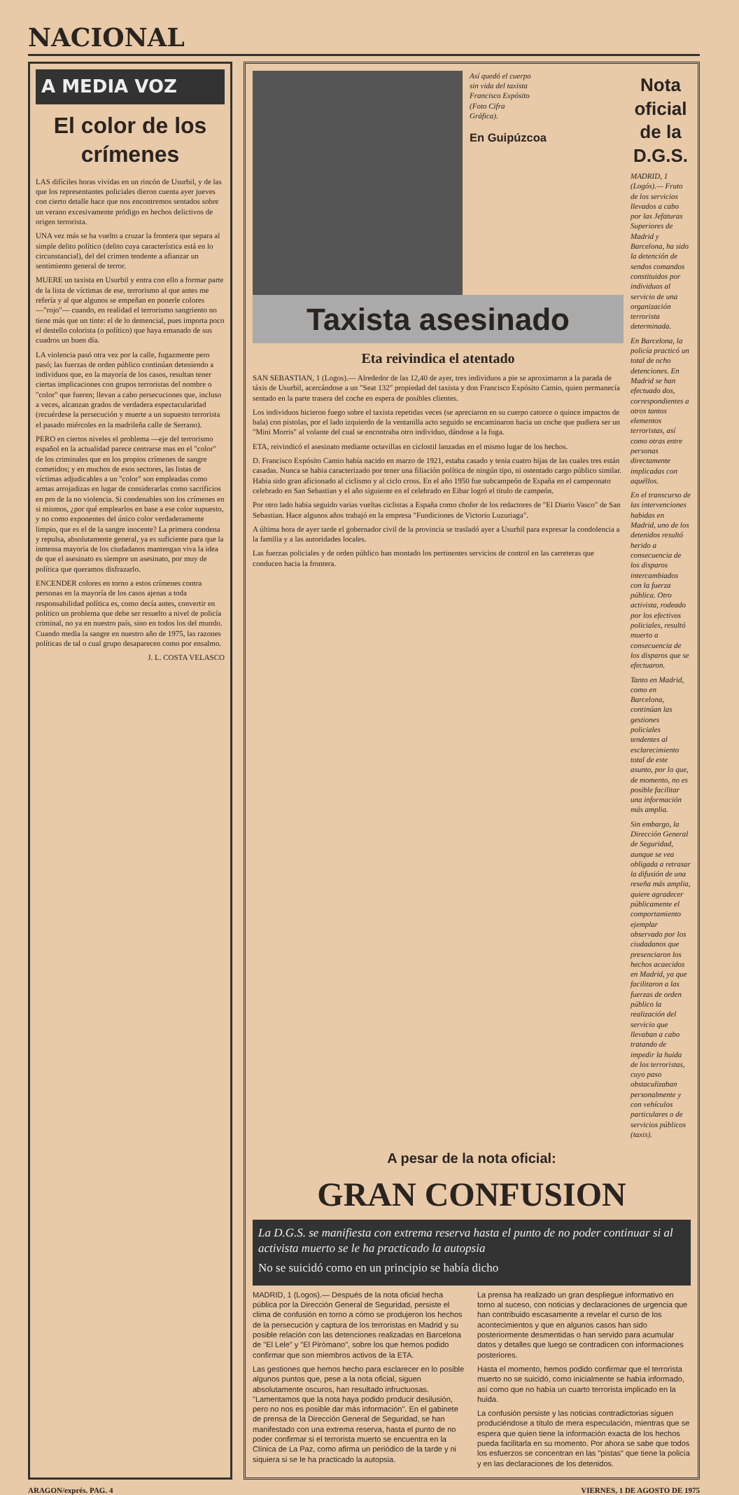NACIONAL
A MEDIA VOZ
El color de los crímenes
LAS difíciles horas vividas en un rincón de Usurbil, y de las que los representantes policiales dieron cuenta ayer jueves con cierto detalle hace que nos encontremos sentados sobre un verano excesivamente pródigo en hechos delictivos de origen terrorista.
UNA vez más se ha vuelto a cruzar la frontera que separa al simple delito político (delito cuya característica está en lo circunstancial), del del crimen tendente a afianzar un sentimiento general de terror.
MUERE un taxista en Usurbil y entra con ello a formar parte de la lista de víctimas de ese, terrorismo al que antes me refería y al que algunos se empeñan en ponerle colores —"rojo"— cuando, en realidad el terrorismo sangriento no tiene más que un tinte: el de lo demencial, pues importa poco el destello colorista (o político) que haya emanado de sus cuadros un buen día.
LA violencia pasó otra vez por la calle, fugazmente pero pasó; las fuerzas de orden público continúan deteniendo a individuos que, en la mayoría de los casos, resultan tener ciertas implicaciones con grupos terroristas del nombre o "color" que fueren; llevan a cabo persecuciones que, incluso a veces, alcanzan grados de verdadera espectacularidad (recuérdese la persecución y muerte a un supuesto terrorista el pasado miércoles en la madrileña calle de Serrano).
PERO en ciertos niveles el problema —eje del terrorismo español en la actualidad parece centrarse mas en el "color" de los criminales que en los propios crímenes de sangre cometidos; y en muchos de esos sectores, las listas de víctimas adjudicables a un "color" son empleadas como armas arrojadizas en lugar de considerarlas como sacrificios en pro de la no violencia. Si condenables son los crímenes en si mismos, ¿por qué emplearlos en base a ese color supuesto, y no como exponentes del único color verdaderamente limpio, que es el de la sangre inocente? La primera condena y repulsa, absolutamente general, ya es suficiente para que la inmensa mayoria de los ciudadanos mantengan viva la idea de que el asesinato es siempre un asesinato, por muy de política que queramos disfrazarlo.
ENCENDER colores en torno a estos crímenes contra personas en la mayoría de los casos ajenas a toda responsabilidad política es, como decía antes, convertir en político un problema que debe ser resuelto a nivel de policía criminal, no ya en nuestro país, sino en todos los del mundo. Cuando media la sangre en nuestro año de 1975, las razones políticas de tal o cual grupo desaparecen como por ensalmo.
J. L. COSTA VELASCO
Así quedó el cuerpo sin vida del taxista Francisco Expósito (Foto Cifra Gráfica).
En Guipúzcoa
Taxista asesinado
Eta reivindica el atentado
SAN SEBASTIAN, 1 (Logos).— Alrededor de las 12,40 de ayer, tres individuos a pie se aproximaron a la parada de táxis de Usurbil, acercándose a un "Seat 132" propiedad del taxista y don Francisco Expósito Camio, quien permanecía sentado en la parte trasera del coche en espera de posibles clientes.
Los individuos hicieron fuego sobre el taxista repetidas veces (se apreciaron en su cuerpo catorce o quince impactos de bala) con pistolas, por el lado izquierdo de la ventanilla acto seguido se encaminaron hacia un coche que pudiera ser un "Mini Morris" al volante del cual se encontraba otro individuo, dándose a la fuga.
ETA, reivindicó el asesinato mediante octavillas en ciclostil lanzadas en el mismo lugar de los hechos.
D. Francisco Expósito Camio había nacido en marzo de 1921, estaba casado y tenia cuatro hijas de las cuales tres están casadas. Nunca se habia caracterizado por tener una filiación política de ningún tipo, ni ostentado cargo público similar. Habia sido gran aficionado al ciclismo y al ciclo cross. En el año 1950 fue subcampeón de España en el campeonato celebrado en San Sebastian y el año siguiente en el celebrado en Eibar logró el titulo de campeón.
Por otro lado habia seguido varias vueltas ciclistas a España como chofer de los redactores de "El Diario Vasco" de San Sebastian. Hace algunos años trabajó en la empresa "Fundiciones de Victorio Luzuriaga".
A última hora de ayer tarde el gobernador civil de la provincia se trasladó ayer a Usurbil para expresar la condolencia a la familia y a las autoridades locales.
Las fuerzas policiales y de orden público han montado los pertinentes servicios de control en las carreteras que conducen hacia la frontera.
Nota oficial de la D.G.S.
MADRID, 1 (Logós).— Fruto de los servicios llevados a cabo por las Jefaturas Superiores de Madrid y Barcelona, ha sido la detención de sendos comandos constituidos por individuos al servicio de una organización terrorista determinada.
En Barcelona, la policía practicó un total de ocho detenciones. En Madrid se han efectuado dos, correspondientes a otros tantos elementos terroristas, así como otras entre personas directamente implicadas con aquéllos.
En el transcurso de las intervenciones habidas en Madrid, uno de los detenidos resultó herido a consecuencia de los disparos intercambiados con la fuerza pública. Otro activista, rodeado por los efectivos policiales, resultó muerto a consecuencia de los disparos que se efectuaron.
Tanto en Madrid, como en Barcelona, continúan las gestiones policiales tendentes al esclarecimiento total de este asunto, por lo que, de momento, no es posible facilitar una información más amplia.
Sin embargo, la Dirección General de Seguridad, aunque se vea obligada a retrasar la difusión de una reseña más amplia, quiere agradecer públicamente el comportamiento ejemplar observado por los ciudadanos que presenciaron los hechos acaecidos en Madrid, ya que facilitaron a las fuerzas de orden público la realización del servicio que llevaban a cabo tratando de impedir la huida de los terroristas, cuyo paso obstaculizaban personalmente y con vehículos particulares o de servicios públicos (taxis).
A pesar de la nota oficial:
GRAN CONFUSION
La D.G.S. se manifiesta con extrema reserva hasta el punto de no poder continuar si al activista muerto se le ha practicado la autopsia
No se suicidó como en un principio se había dicho
MADRID, 1 (Logos).— Después de la nota oficial hecha pública por la Dirección General de Seguridad, persiste el clima de confusión en torno a cómo se produjeron los hechos de la persecución y captura de los terroristas en Madrid y su posible relación con las detenciones realizadas en Barcelona de "El Lele" y "El Pirómano", sobre los que hemos podido confirmar que son miembros activos de la ETA.
Las gestiones que hemos hecho para esclarecer en lo posible algunos puntos que, pese a la nota oficial, siguen absolutamente oscuros, han resultado infructuosas. "Lamentamos que la nota haya podido producir desilusión, pero no nos es posible dar más información". En el gabinete de prensa de la Dirección General de Seguridad, se han manifestado con una extrema reserva, hasta el punto de no poder confirmar si el terrorista muerto se encuentra en la Clínica de La Paz, como afirma un periódico de la tarde y ni siquiera si se le ha practicado la autopsia.
La prensa ha realizado un gran despliegue informativo en torno al suceso, con noticias y declaraciones de urgencia que han contribuido escasamente a revelar el curso de los acontecimientos y que en algunos casos han sido posteriormente desmentidas o han servido para acumular datos y detalles que luego se contradicen con informaciones posteriores.
Hasta el momento, hemos podido confirmar que el terrorista muerto no se suicidó, como inicialmente se había informado, así como que no había un cuarto terrorista implicado en la huida.
La confusión persiste y las noticias contradictorias siguen produciéndose a título de mera especulación, mientras que se espera que quien tiene la información exacta de los hechos pueda facilitarla en su momento. Por ahora se sabe que todos los esfuerzos se concentran en las "pistas" que tiene la policía y en las declaraciones de los detenidos.
ARAGON/exprés. PAG. 4 VIERNES, 1 DE AGOSTO DE 1975